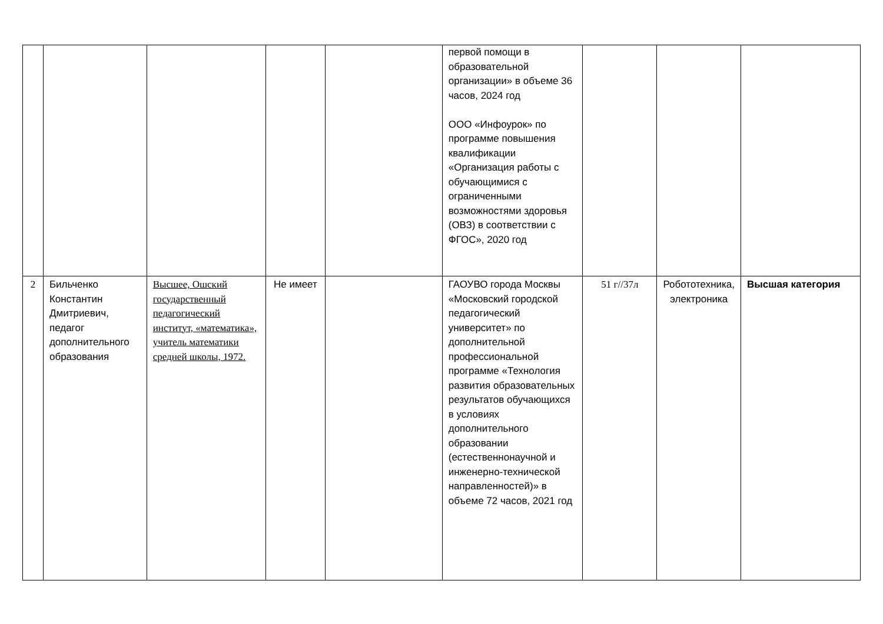| | | | | | первой помощи в образовательной организации» в объеме 36 часов, 2024 год ООО «Инфоурок» по программе повышения квалификации «Организация работы с обучающимися с ограниченными возможностями здоровья (ОВЗ) в соответствии с ФГОС», 2020 год | | | |
| 2 | Бильченко Константин Дмитриевич, педагог дополнительного образования | Высшее, Ошский государственный педагогический институт, «математика», учитель математики средней школы, 1972. | Не имеет | | ГАОУВО города Москвы «Московский городской педагогический университет» по дополнительной профессиональной программе «Технология развития образовательных результатов обучающихся в условиях дополнительного образовании (естественнонаучной и инженерно-технической направленностей)» в объеме 72 часов, 2021 год | 51 г//37л | Робототехника, электроника | Высшая категория |